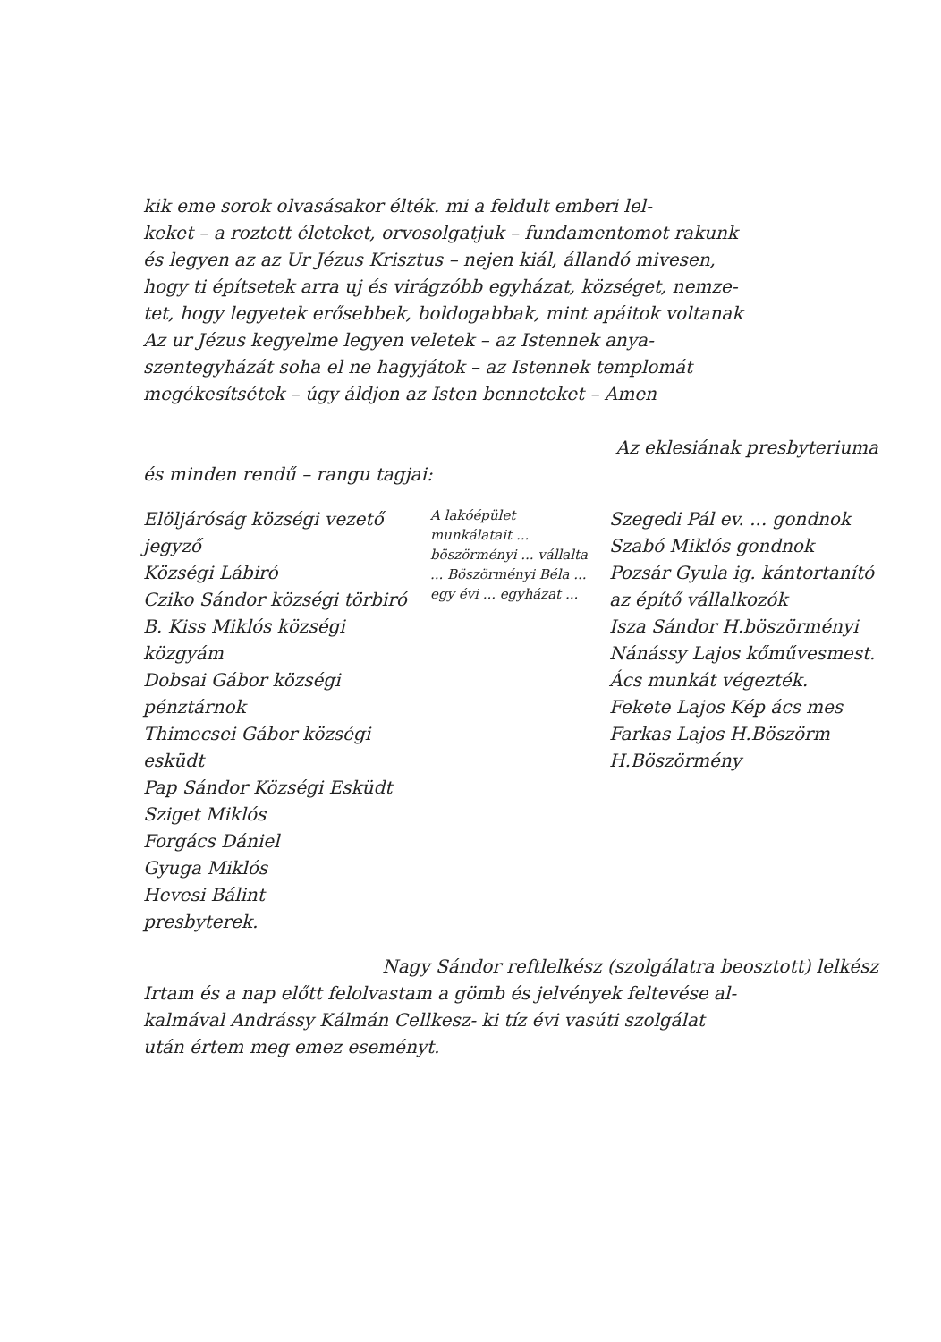kik eme sorok olvasásakor élték. mi a feldult emberi lel-
keket – a roztett életeket, orvosolgatjuk – fundamentomot rakunk
és legyen az az Ur Jézus Krisztus – nejen kiál, állandó mivesen,
hogy ti építsetek arra uj és virágzóbb egyházat, községet, nemze-
tet, hogy legyetek erősebbek, boldogabbak, mint apáitok voltanak
Az ur Jézus kegyelme legyen veletek – az Istennek anya-
szentegyházát soha el ne hagyjátok – az Istennek templomát
megékesítsétek – úgy áldjon az Isten benneteket – Amen
Az eklesiának presbyteriuma
és minden rendű – rangu tagjai:
Elöljáróság községi vezető jegyző
Községi Lábiró
Cziko Sándor községi törbiró
B. Kiss Miklós községi közgyám
Dobsai Gábor községi pénztárnok
Thimecsei Gábor községi esküdt
Pap Sándor Községi Esküdt
Sziget Miklós
Forgács Dániel
Gyuga Miklós
Hevesi Bálint
presbyterek.
A lakóépület munkálatait ... böszörményi ... vállalta ... Böszörményi Béla ... egy évi ... egyházat ...
Szegedi Pál ev. ... gondnok
Szabó Miklós gondnok
Pozsár Gyula ig. kántortanító
az építő vállalkozók
Isza Sándor H.böszörményi
Nánássy Lajos kőművesmest.
Ács munkát végezték.
Fekete Lajos Kép ács mes
Farkas Lajos H.Böszörm
H.Böszörmény
Nagy Sándor reftlelkész (szolgálatra beosztott) lelkész
Irtam és a nap előtt felolvastam a gömb és jelvények feltevése al-
kalmával Andrássy Kálmán Cellkesz- ki tíz évi vasúti szolgálat
után értem meg emez eseményt.